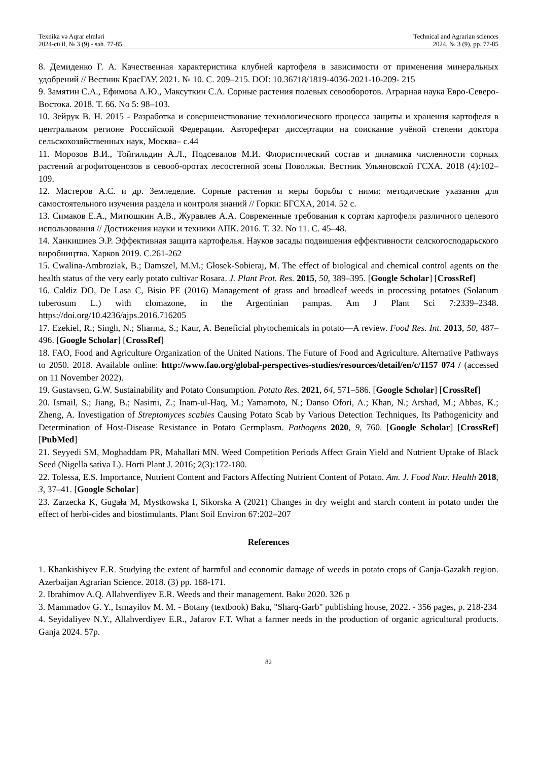Texnika və Aqrar elmləri
2024-cü il, № 3 (9) - səh. 77-85
Technical and Agrarian sciences
2024, № 3 (9), pp. 77-85
8. Демиденко Г. А. Качественная характеристика клубней картофеля в зависимости от применения минеральных удобрений // Вестник КрасГАУ. 2021. № 10. С. 209–215. DOI: 10.36718/1819-4036-2021-10-209- 215
9. Замятин С.А., Ефимова А.Ю., Максуткин С.А. Сорные растения полевых севооборотов. Аграрная наука Евро-Северо-Востока. 2018. Т. 66. No 5: 98–103.
10. Зейрук В. Н. 2015 - Разработка и совершенствование технологического процесса защиты и хранения картофеля в центральном регионе Российской Федерации. Автореферат диссертации на соискание учёной степени доктора сельскохозяйственных наук, Москва– с.44
11. Морозов В.И., Тойгильдин А.Л., Подсевалов М.И. Флористический состав и динамика численности сорных растений агрофитоценозов в севооб-оротах лесостепной зоны Поволжья. Вестник Ульяновской ГСХА. 2018 (4):102–109.
12. Мастеров А.С. и др. Земледелие. Сорные растения и меры борьбы с ними: методические указания для самостоятельного изучения раздела и контроля знаний // Горки: БГСХА, 2014. 52 с.
13. Симаков Е.А., Митюшкин А.В., Журавлев А.А. Современные требования к сортам картофеля различного целевого использования // Достижения науки и техники АПК. 2016. Т. 32. No 11. С. 45–48.
14. Ханкишиев Э.Р. Эффективная защита картофелья. Науков засады подвишения еффективности селскогосподарьского виробництва. Харков 2019. С.261-262
15. Cwalina-Ambroziak, B.; Damszel, M.M.; Głosek-Sobieraj, M. The effect of biological and chemical control agents on the health status of the very early potato cultivar Rosara. J. Plant Prot. Res. 2015, 50, 389–395. [Google Scholar] [CrossRef]
16. Caldiz DO, De Lasa C, Bisio PE (2016) Management of grass and broadleaf weeds in processing potatoes (Solanum tuberosum L.) with clomazone, in the Argentinian pampas. Am J Plant Sci 7:2339–2348. https://doi.org/10.4236/ajps.2016.716205
17. Ezekiel, R.; Singh, N.; Sharma, S.; Kaur, A. Beneficial phytochemicals in potato—A review. Food Res. Int. 2013, 50, 487–496. [Google Scholar] [CrossRef]
18. FAO, Food and Agriculture Organization of the United Nations. The Future of Food and Agriculture. Alternative Pathways to 2050. 2018. Available online: http://www.fao.org/global-perspectives-studies/resources/detail/en/c/1157 074 / (accessed on 11 November 2022).
19. Gustavsen, G.W. Sustainability and Potato Consumption. Potato Res. 2021, 64, 571–586. [Google Scholar] [CrossRef]
20. Ismail, S.; Jiang, B.; Nasimi, Z.; Inam-ul-Haq, M.; Yamamoto, N.; Danso Ofori, A.; Khan, N.; Arshad, M.; Abbas, K.; Zheng, A. Investigation of Streptomyces scabies Causing Potato Scab by Various Detection Techniques, Its Pathogenicity and Determination of Host-Disease Resistance in Potato Germplasm. Pathogens 2020, 9, 760. [Google Scholar] [CrossRef] [PubMed]
21. Seyyedi SM, Moghaddam PR, Mahallati MN. Weed Competition Periods Affect Grain Yield and Nutrient Uptake of Black Seed (Nigella sativa L). Horti Plant J. 2016; 2(3):172-180.
22. Tolessa, E.S. Importance, Nutrient Content and Factors Affecting Nutrient Content of Potato. Am. J. Food Nutr. Health 2018, 3, 37–41. [Google Scholar]
23. Zarzecka K, Gugała M, Mystkowska I, Sikorska A (2021) Changes in dry weight and starch content in potato under the effect of herbi-cides and biostimulants. Plant Soil Environ 67:202–207
References
1. Khankishiyev E.R. Studying the extent of harmful and economic damage of weeds in potato crops of Ganja-Gazakh region. Azerbaijan Agrarian Science. 2018. (3) pp. 168-171.
2. Ibrahimov A.Q. Allahverdiyev E.R. Weeds and their management. Baku 2020. 326 p
3. Mammadov G. Y., Ismayilov M. M. - Botany (textbook) Baku, "Sharq-Garb" publishing house, 2022. - 356 pages, p. 218-234
4. Seyidaliyev N.Y., Allahverdiyev E.R., Jafarov F.T. What a farmer needs in the production of organic agricultural products. Ganja 2024. 57p.
82